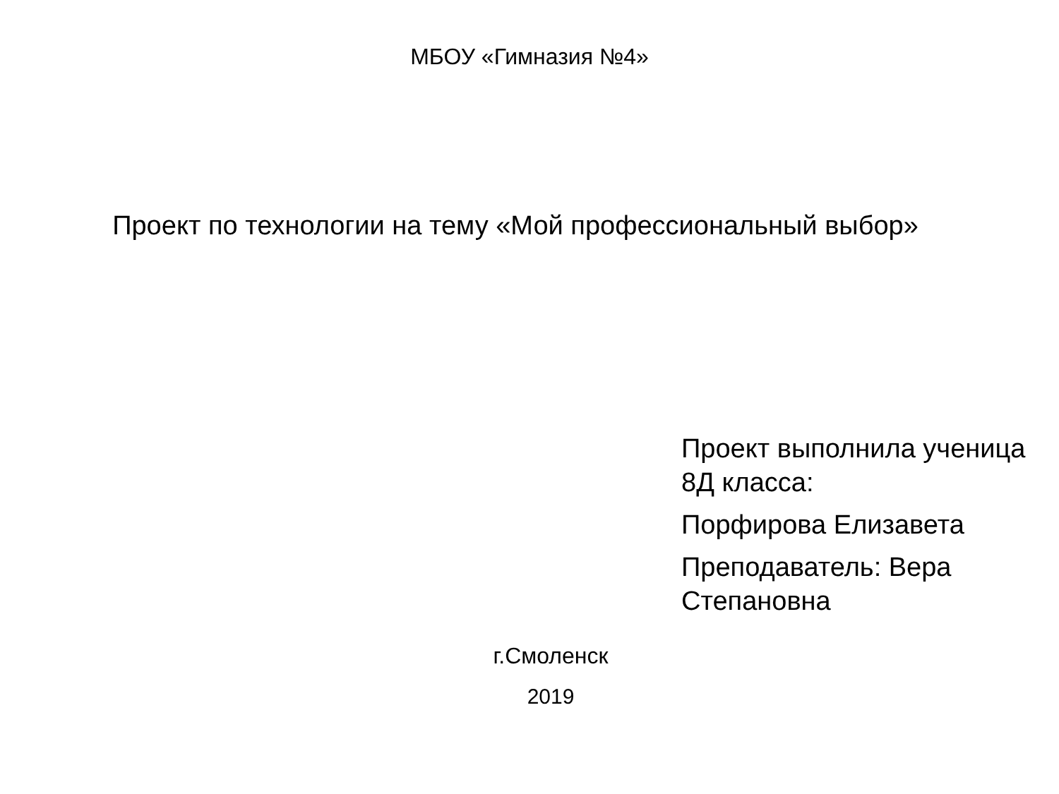МБОУ «Гимназия №4»
Проект по технологии на тему «Мой профессиональный выбор»
Проект выполнила ученица 8Д класса:
Порфирова Елизавета
Преподаватель: Вера Степановна
г.Смоленск
2019